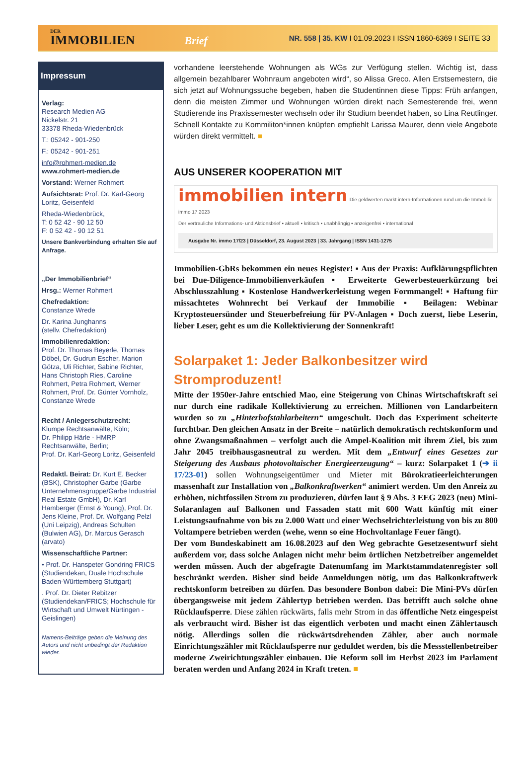DER
IMMOBILIEN Brief
NR. 558 | 35. KW I 01.09.2023 I ISSN 1860-6369 I SEITE 33
Impressum
Verlag:
Research Medien AG
Nickelstr. 21
33378 Rheda-Wiedenbrück
T.: 05242 - 901-250
F.: 05242 - 901-251
info@rohmert-medien.de
www.rohmert-medien.de
Vorstand: Werner Rohmert
Aufsichtsrat: Prof. Dr. Karl-Georg Loritz, Geisenfeld
Rheda-Wiedenbrück,
T: 0 52 42 - 90 12 50
F: 0 52 42 - 90 12 51
Unsere Bankverbindung erhalten Sie auf Anfrage.
„Der Immobilienbrief“
Hrsg.: Werner Rohmert
Chefredaktion:
Constanze Wrede
Dr. Karina Junghanns
(stellv. Chefredaktion)
Immobilienredaktion:
Prof. Dr. Thomas Beyerle, Thomas Döbel, Dr. Gudrun Escher, Marion Götza, Uli Richter, Sabine Richter, Hans Christoph Ries, Caroline Rohmert, Petra Rohmert, Werner Rohmert, Prof. Dr. Günter Vornholz, Constanze Wrede
Recht / Anlegerschutzrecht:
Klumpe Rechtsanwälte, Köln;
Dr. Philipp Härle - HMRP Rechtsanwälte, Berlin;
Prof. Dr. Karl-Georg Loritz, Geisenfeld
Redaktl. Beirat: Dr. Kurt E. Becker (BSK), Christopher Garbe (Garbe Unternehmensgruppe/Garbe Industrial Real Estate GmbH), Dr. Karl Hamberger (Ernst & Young), Prof. Dr. Jens Kleine, Prof. Dr. Wolfgang Pelzl (Uni Leipzig), Andreas Schulten (Bulwien AG), Dr. Marcus Gerasch (arvato)
Wissenschaftliche Partner:
• Prof. Dr. Hanspeter Gondring FRICS (Studiendekan, Duale Hochschule Baden-Württemberg Stuttgart)
. Prof. Dr. Dieter Rebitzer (Studiendekan/FRICS; Hochschule für Wirtschaft und Umwelt Nürtingen - Geislingen)
Namens-Beiträge geben die Meinung des Autors und nicht unbedingt der Redaktion wieder.
vorhandene leerstehende Wohnungen als WGs zur Verfügung stellen. Wichtig ist, dass allgemein bezahlbarer Wohnraum angeboten wird“, so Alissa Greco. Allen Erstsemestern, die sich jetzt auf Wohnungssuche begeben, haben die Studentinnen diese Tipps: Früh anfangen, denn die meisten Zimmer und Wohnungen würden direkt nach Semesterende frei, wenn Studierende ins Praxissemester wechseln oder ihr Studium beendet haben, so Lina Reutlinger. Schnell Kontakte zu Kommiliton*innen knüpfen empfiehlt Larissa Maurer, denn viele Angebote würden direkt vermittelt. ■
AUS UNSERER KOOPERATION MIT
immobilien intern Die geldwerten markt intern-Informationen rund um die Immobilie immo 17 2023
Der vertrauliche Informations- und Aktionsbrief ▪ aktuell ▪ kritisch ▪ unabhängig ▪ anzeigenfrei ▪ international
Ausgabe Nr. immo 17/23 | Düsseldorf, 23. August 2023 | 33. Jahrgang | ISSN 1431-1275
Immobilien-GbRs bekommen ein neues Register! ▪ Aus der Praxis: Aufklärungspflichten bei Due-Diligence-Immobilienverkäufen ▪ Erweiterte Gewerbesteuerkürzung bei Abschlusszahlung ▪ Kostenlose Handwerkerleistung wegen Formmangel! ▪ Haftung für missachtetes Wohnrecht bei Verkauf der Immobilie ▪ Beilagen: Webinar Kryptosteuersünder und Steuerbefreiung für PV-Anlagen ▪ Doch zuerst, liebe Leserin, lieber Leser, geht es um die Kollektivierung der Sonnenkraft!
Solarpaket 1: Jeder Balkonbesitzer wird Stromproduzent!
Mitte der 1950er-Jahre entschied Mao, eine Steigerung von Chinas Wirtschaftskraft sei nur durch eine radikale Kollektivierung zu erreichen. Millionen von Landarbeitern wurden so zu „Hinterhofstahlarbeitern“ umgeschult. Doch das Experiment scheiterte furchtbar. Den gleichen Ansatz in der Breite – natürlich demokratisch rechtskonform und ohne Zwangsmaßnahmen – verfolgt auch die Ampel-Koalition mit ihrem Ziel, bis zum Jahr 2045 treibhausgasneutral zu werden. Mit dem „Entwurf eines Gesetzes zur Steigerung des Ausbaus photovoltaischer Energieerzeugung“ – kurz: Solarpaket 1 (➔ ii 17/23-01) sollen Wohnungseigentümer und Mieter mit Bürokratieerleichterungen massenhaft zur Installation von „Balkonkraftwerken“ animiert werden. Um den Anreiz zu erhöhen, nichtfossilen Strom zu produzieren, dürfen laut § 9 Abs. 3 EEG 2023 (neu) Mini-Solaranlagen auf Balkonen und Fassaden statt mit 600 Watt künftig mit einer Leistungsaufnahme von bis zu 2.000 Watt und einer Wechselrichterleistung von bis zu 800 Voltampere betrieben werden (wehe, wenn so eine Hochvoltanlage Feuer fängt).
Der vom Bundeskabinett am 16.08.2023 auf den Weg gebrachte Gesetzesentwurf sieht außerdem vor, dass solche Anlagen nicht mehr beim örtlichen Netzbetreiber angemeldet werden müssen. Auch der abgefragte Datenumfang im Marktstammdatenregister soll beschränkt werden. Bisher sind beide Anmeldungen nötig, um das Balkonkraftwerk rechtskonform betreiben zu dürfen. Das besondere Bonbon dabei: Die Mini-PVs dürfen übergangsweise mit jedem Zählertyp betrieben werden. Das betrifft auch solche ohne Rücklaufsperre. Diese zählen rückwärts, falls mehr Strom in das öffentliche Netz eingespeist als verbraucht wird. Bisher ist das eigentlich verboten und macht einen Zählertausch nötig. Allerdings sollen die rückwärtsdrehenden Zähler, aber auch normale Einrichtungszähler mit Rücklaufsperre nur geduldet werden, bis die Messstellenbetreiber moderne Zweirichtungszähler einbauen. Die Reform soll im Herbst 2023 im Parlament beraten werden und Anfang 2024 in Kraft treten. ■